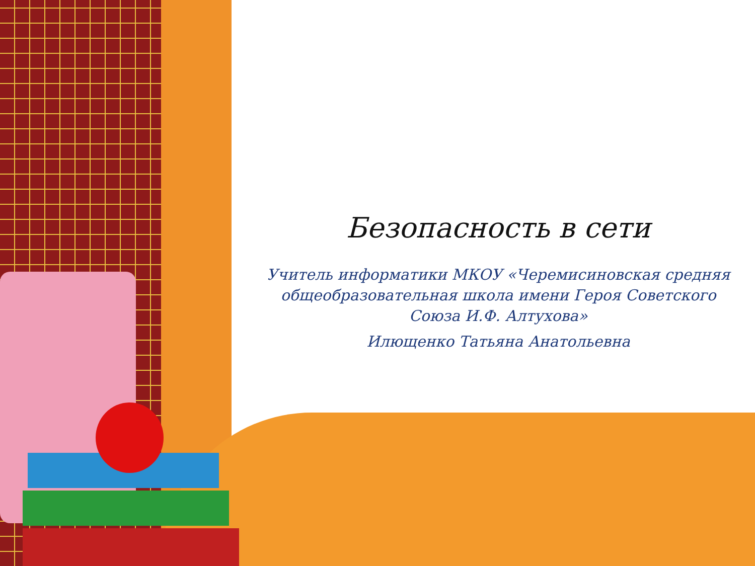Безопасность в сети
Учитель информатики МКОУ «Черемисиновская средняя общеобразовательная школа имени Героя Советского Союза И.Ф. Алтухова»
Илющенко Татьяна Анатольевна